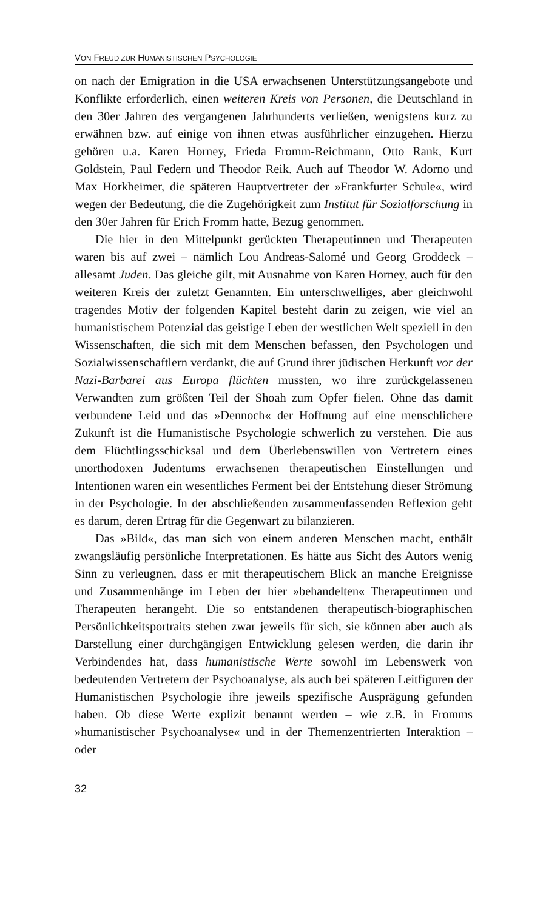VON FREUD ZUR HUMANISTISCHEN PSYCHOLOGIE
on nach der Emigration in die USA erwachsenen Unterstützungsangebote und Konflikte erforderlich, einen weiteren Kreis von Personen, die Deutschland in den 30er Jahren des vergangenen Jahrhunderts verließen, wenigstens kurz zu erwähnen bzw. auf einige von ihnen etwas ausführlicher einzugehen. Hierzu gehören u.a. Karen Horney, Frieda Fromm-Reichmann, Otto Rank, Kurt Goldstein, Paul Federn und Theodor Reik. Auch auf Theodor W. Adorno und Max Horkheimer, die späteren Hauptvertreter der »Frankfurter Schule«, wird wegen der Bedeutung, die die Zugehörigkeit zum Institut für Sozialforschung in den 30er Jahren für Erich Fromm hatte, Bezug genommen.
Die hier in den Mittelpunkt gerückten Therapeutinnen und Therapeuten waren bis auf zwei – nämlich Lou Andreas-Salomé und Georg Groddeck – allesamt Juden. Das gleiche gilt, mit Ausnahme von Karen Horney, auch für den weiteren Kreis der zuletzt Genannten. Ein unterschwelliges, aber gleichwohl tragendes Motiv der folgenden Kapitel besteht darin zu zeigen, wie viel an humanistischem Potenzial das geistige Leben der westlichen Welt speziell in den Wissenschaften, die sich mit dem Menschen befassen, den Psychologen und Sozialwissenschaftlern verdankt, die auf Grund ihrer jüdischen Herkunft vor der Nazi-Barbarei aus Europa flüchten mussten, wo ihre zurückgelassenen Verwandten zum größten Teil der Shoah zum Opfer fielen. Ohne das damit verbundene Leid und das »Dennoch« der Hoffnung auf eine menschlichere Zukunft ist die Humanistische Psychologie schwerlich zu verstehen. Die aus dem Flüchtlingsschicksal und dem Überlebenswillen von Vertretern eines unorthodoxen Judentums erwachsenen therapeutischen Einstellungen und Intentionen waren ein wesentliches Ferment bei der Entstehung dieser Strömung in der Psychologie. In der abschließenden zusammenfassenden Reflexion geht es darum, deren Ertrag für die Gegenwart zu bilanzieren.
Das »Bild«, das man sich von einem anderen Menschen macht, enthält zwangsläufig persönliche Interpretationen. Es hätte aus Sicht des Autors wenig Sinn zu verleugnen, dass er mit therapeutischem Blick an manche Ereignisse und Zusammenhänge im Leben der hier »behandelten« Therapeutinnen und Therapeuten herangeht. Die so entstandenen therapeutisch-biographischen Persönlichkeitsportraits stehen zwar jeweils für sich, sie können aber auch als Darstellung einer durchgängigen Entwicklung gelesen werden, die darin ihr Verbindendes hat, dass humanistische Werte sowohl im Lebenswerk von bedeutenden Vertretern der Psychoanalyse, als auch bei späteren Leitfiguren der Humanistischen Psychologie ihre jeweils spezifische Ausprägung gefunden haben. Ob diese Werte explizit benannt werden – wie z.B. in Fromms »humanistischer Psychoanalyse« und in der Themenzentrierten Interaktion – oder
32